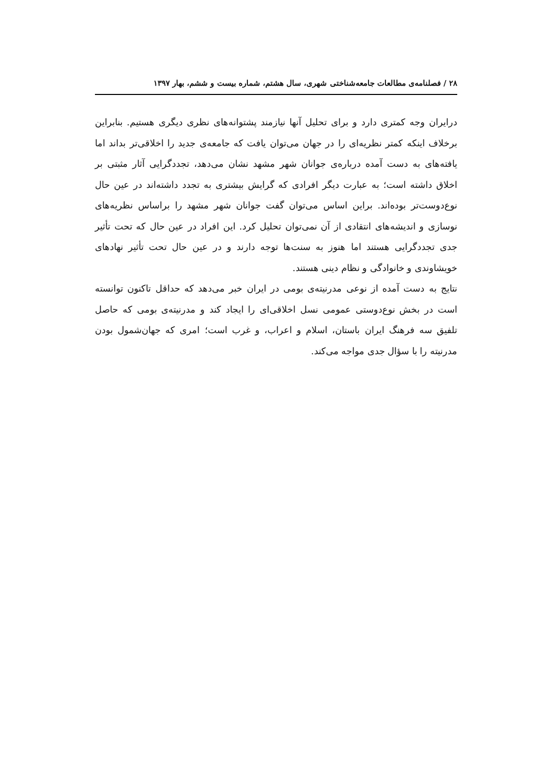۲۸ / فصلنامه‌ی مطالعات جامعه‌شناختی شهری، سال هشتم، شماره بیست و ششم، بهار ۱۳۹۷
درایران وجه کمتری دارد و برای تحلیل آنها نیازمند پشتوانه‌های نظری دیگری هستیم. بنابراین برخلاف اینکه کمتر نظریه‌ای را در جهان می‌توان یافت که جامعه‌ی جدید را اخلاقی‌تر بداند اما یافته‌های به دست آمده درباره‌ی جوانان شهر مشهد نشان می‌دهد، تجددگرایی آثار مثبتی بر اخلاق داشته است؛ به عبارت دیگر افرادی که گرایش بیشتری به تجدد داشته‌اند در عین حال نوع‌دوست‌تر بوده‌اند. براین اساس می‌توان گفت جوانان شهر مشهد را براساس نظریه‌های نوسازی و اندیشه‌های انتقادی از آن نمی‌توان تحلیل کرد. این افراد در عین حال که تحت تأثیر جدی تجددگرایی هستند اما هنوز به سنت‌ها توجه دارند و در عین حال تحت تأثیر نهادهای خویشاوندی و خانوادگی و نظام دینی هستند.
نتایج به دست آمده از نوعی مدرنیته‌ی بومی در ایران خبر می‌دهد که حداقل تاکنون توانسته است در بخش نوع‌دوستی عمومی نسل اخلاقی‌ای را ایجاد کند و مدرنیته‌ی بومی که حاصل تلفیق سه فرهنگ ایران باستان، اسلام و اعراب، و غرب است؛ امری که جهان‌شمول بودن مدرنیته را با سؤال جدی مواجه می‌کند.